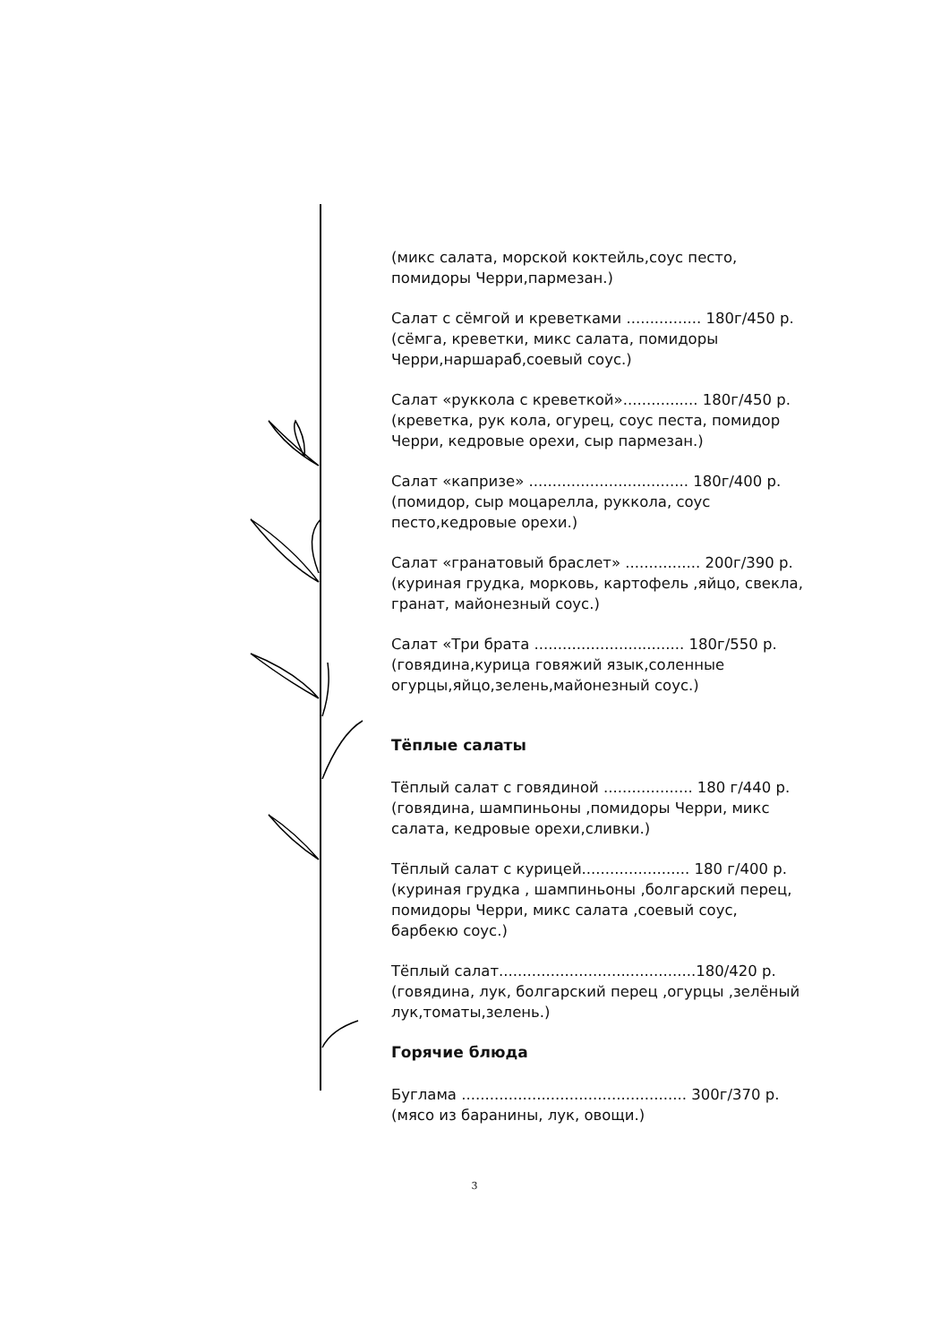(микс салата, морской коктейль,соус песто, помидоры Черри,пармезан.)
Салат с сёмгой и креветками ................ 180г/450 р.
(сёмга, креветки, микс салата, помидоры Черри,наршараб,соевый соус.)
Салат «руккола с креветкой»................ 180г/450 р.
(креветка, рук кола, огурец, соус песта, помидор Черри, кедровые орехи, сыр пармезан.)
Салат «капризе» .................................. 180г/400 р.
(помидор, сыр моцарелла, руккола, соус песто,кедровые орехи.)
Салат «гранатовый браслет» ................ 200г/390 р.
(куриная грудка, морковь, картофель ,яйцо, свекла, гранат, майонезный соус.)
Салат «Три брата ................................ 180г/550 р.
(говядина,курица говяжий язык,соленные огурцы,яйцо,зелень,майонезный соус.)
Тёплые салаты
Тёплый салат с говядиной ................... 180 г/440 р.
(говядина, шампиньоны ,помидоры Черри, микс салата, кедровые орехи,сливки.)
Тёплый салат с курицей....................... 180 г/400 р.
(куриная грудка , шампиньоны ,болгарский перец, помидоры Черри, микс салата ,соевый соус, барбекю соус.)
Тёплый салат..........................................180/420 р.
(говядина, лук, болгарский перец ,огурцы ,зелёный лук,томаты,зелень.)
Горячие блюда
Буглама ................................................ 300г/370 р.
(мясо из баранины, лук, овощи.)
3